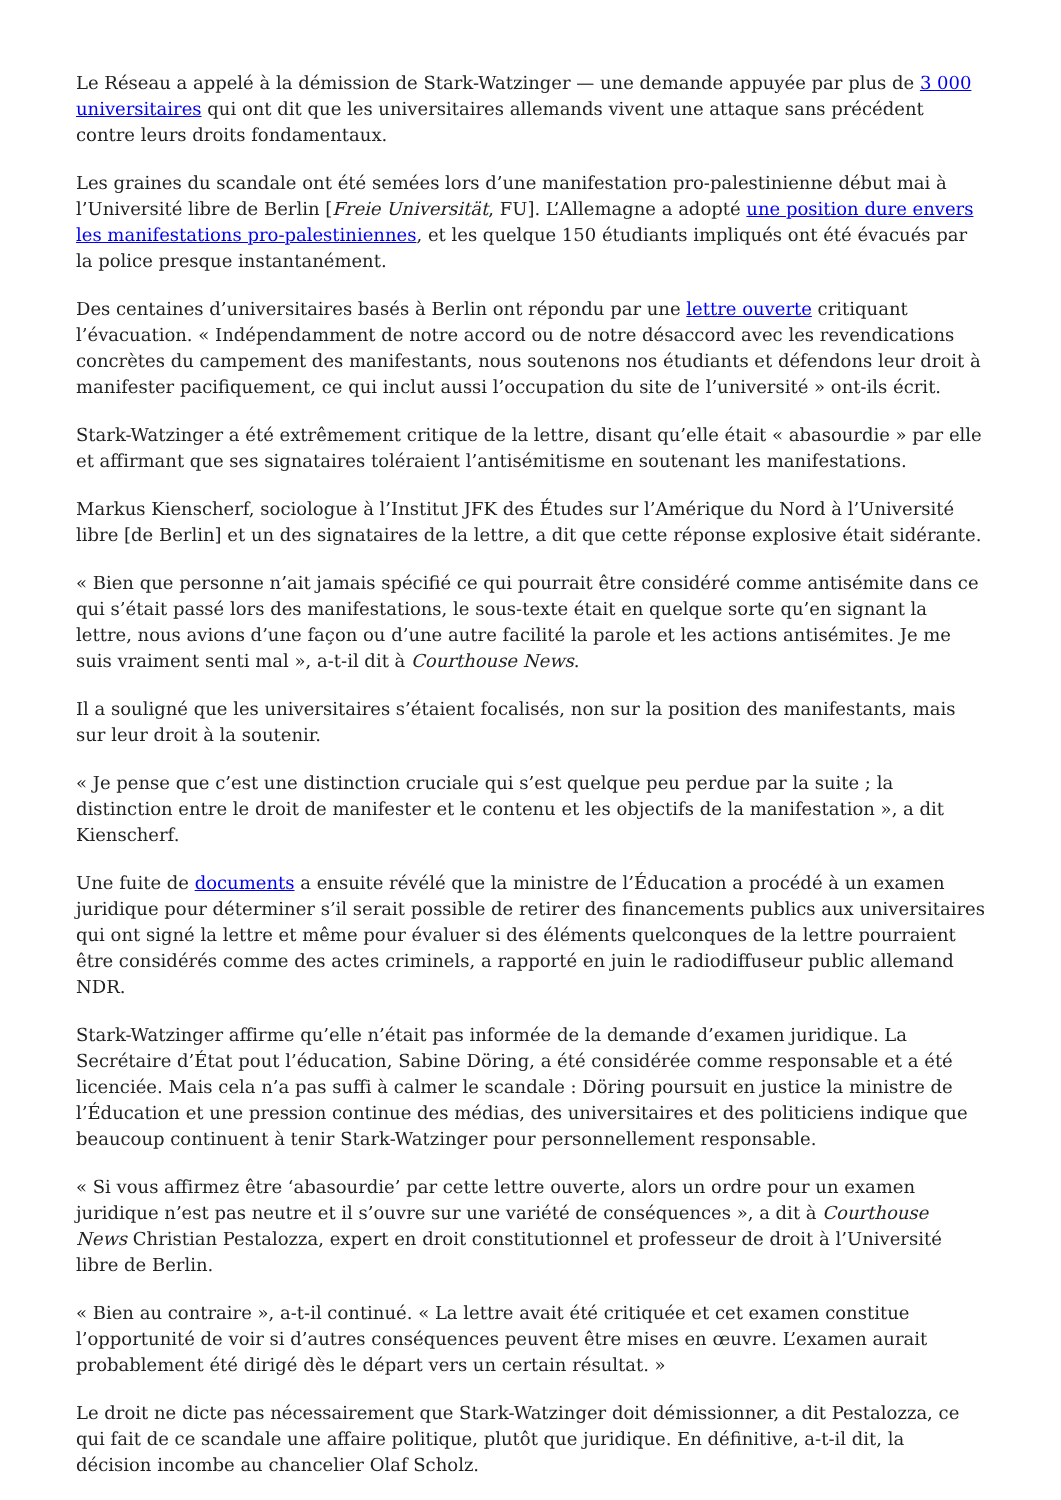Le Réseau a appelé à la démission de Stark-Watzinger — une demande appuyée par plus de 3 000 universitaires qui ont dit que les universitaires allemands vivent une attaque sans précédent contre leurs droits fondamentaux.
Les graines du scandale ont été semées lors d’une manifestation pro-palestinienne début mai à l’Université libre de Berlin [Freie Universität, FU]. L’Allemagne a adopté une position dure envers les manifestations pro-palestiniennes, et les quelque 150 étudiants impliqués ont été évacués par la police presque instantanément.
Des centaines d’universitaires basés à Berlin ont répondu par une lettre ouverte critiquant l’évacuation. « Indépendamment de notre accord ou de notre désaccord avec les revendications concrètes du campement des manifestants, nous soutenons nos étudiants et défendons leur droit à manifester pacifiquement, ce qui inclut aussi l’occupation du site de l’université » ont-ils écrit.
Stark-Watzinger a été extrêmement critique de la lettre, disant qu’elle était « abasourdie » par elle et affirmant que ses signataires toléraient l’antisémitisme en soutenant les manifestations.
Markus Kienscherf, sociologue à l’Institut JFK des Études sur l’Amérique du Nord à l’Université libre [de Berlin] et un des signataires de la lettre, a dit que cette réponse explosive était sidérante.
« Bien que personne n’ait jamais spécifié ce qui pourrait être considéré comme antisémite dans ce qui s’était passé lors des manifestations, le sous-texte était en quelque sorte qu’en signant la lettre, nous avions d’une façon ou d’une autre facilité la parole et les actions antisémites. Je me suis vraiment senti mal », a-t-il dit à Courthouse News.
Il a souligné que les universitaires s’étaient focalisés, non sur la position des manifestants, mais sur leur droit à la soutenir.
« Je pense que c’est une distinction cruciale qui s’est quelque peu perdue par la suite ; la distinction entre le droit de manifester et le contenu et les objectifs de la manifestation », a dit Kienscherf.
Une fuite de documents a ensuite révélé que la ministre de l’Éducation a procédé à un examen juridique pour déterminer s’il serait possible de retirer des financements publics aux universitaires qui ont signé la lettre et même pour évaluer si des éléments quelconques de la lettre pourraient être considérés comme des actes criminels, a rapporté en juin le radiodiffuseur public allemand NDR.
Stark-Watzinger affirme qu’elle n’était pas informée de la demande d’examen juridique. La Secrétaire d’État pout l’éducation, Sabine Döring, a été considérée comme responsable et a été licenciée. Mais cela n’a pas suffi à calmer le scandale : Döring poursuit en justice la ministre de l’Éducation et une pression continue des médias, des universitaires et des politiciens indique que beaucoup continuent à tenir Stark-Watzinger pour personnellement responsable.
« Si vous affirmez être ‘abasourdie’ par cette lettre ouverte, alors un ordre pour un examen juridique n’est pas neutre et il s’ouvre sur une variété de conséquences », a dit à Courthouse News Christian Pestalozza, expert en droit constitutionnel et professeur de droit à l’Université libre de Berlin.
« Bien au contraire », a-t-il continué. « La lettre avait été critiquée et cet examen constitue l’opportunité de voir si d’autres conséquences peuvent être mises en œuvre. L’examen aurait probablement été dirigé dès le départ vers un certain résultat. »
Le droit ne dicte pas nécessairement que Stark-Watzinger doit démissionner, a dit Pestalozza, ce qui fait de ce scandale une affaire politique, plutôt que juridique. En définitive, a-t-il dit, la décision incombe au chancelier Olaf Scholz.